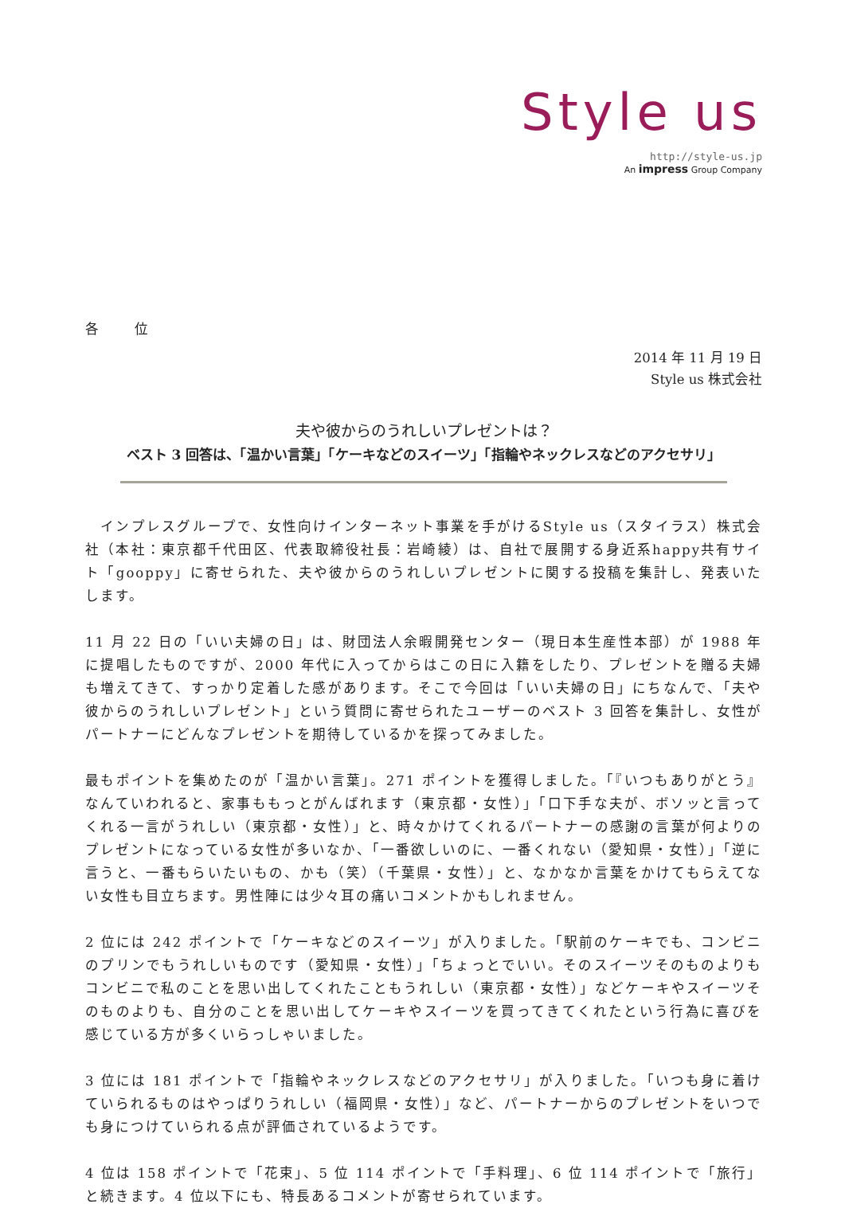Style us
http://style-us.jp
An impress Group Company
各 位
2014 年 11 月 19 日
Style us 株式会社
夫や彼からのうれしいプレゼントは？
ベスト 3 回答は、「温かい言葉」「ケーキなどのスイーツ」「指輪やネックレスなどのアクセサリ」
　インプレスグループで、女性向けインターネット事業を手がけるStyle us（スタイラス）株式会社（本社：東京都千代田区、代表取締役社長：岩崎綾）は、自社で展開する身近系happy共有サイト「gooppy」に寄せられた、夫や彼からのうれしいプレゼントに関する投稿を集計し、発表いたします。
11 月 22 日の「いい夫婦の日」は、財団法人余暇開発センター（現日本生産性本部）が 1988 年に提唱したものですが、2000 年代に入ってからはこの日に入籍をしたり、プレゼントを贈る夫婦も増えてきて、すっかり定着した感があります。そこで今回は「いい夫婦の日」にちなんで、「夫や彼からのうれしいプレゼント」という質問に寄せられたユーザーのベスト 3 回答を集計し、女性がパートナーにどんなプレゼントを期待しているかを探ってみました。
最もポイントを集めたのが「温かい言葉」。271 ポイントを獲得しました。「『いつもありがとう』なんていわれると、家事ももっとがんばれます（東京都・女性）」「口下手な夫が、ボソッと言ってくれる一言がうれしい（東京都・女性）」と、時々かけてくれるパートナーの感謝の言葉が何よりのプレゼントになっている女性が多いなか、「一番欲しいのに、一番くれない（愛知県・女性）」「逆に言うと、一番もらいたいもの、かも（笑）（千葉県・女性）」と、なかなか言葉をかけてもらえてない女性も目立ちます。男性陣には少々耳の痛いコメントかもしれません。
2 位には 242 ポイントで「ケーキなどのスイーツ」が入りました。「駅前のケーキでも、コンビニのプリンでもうれしいものです（愛知県・女性）」「ちょっとでいい。そのスイーツそのものよりもコンビニで私のことを思い出してくれたこともうれしい（東京都・女性）」などケーキやスイーツそのものよりも、自分のことを思い出してケーキやスイーツを買ってきてくれたという行為に喜びを感じている方が多くいらっしゃいました。
3 位には 181 ポイントで「指輪やネックレスなどのアクセサリ」が入りました。「いつも身に着けていられるものはやっぱりうれしい（福岡県・女性）」など、パートナーからのプレゼントをいつでも身につけていられる点が評価されているようです。
4 位は 158 ポイントで「花束」、5 位 114 ポイントで「手料理」、6 位 114 ポイントで「旅行」と続きます。4 位以下にも、特長あるコメントが寄せられています。